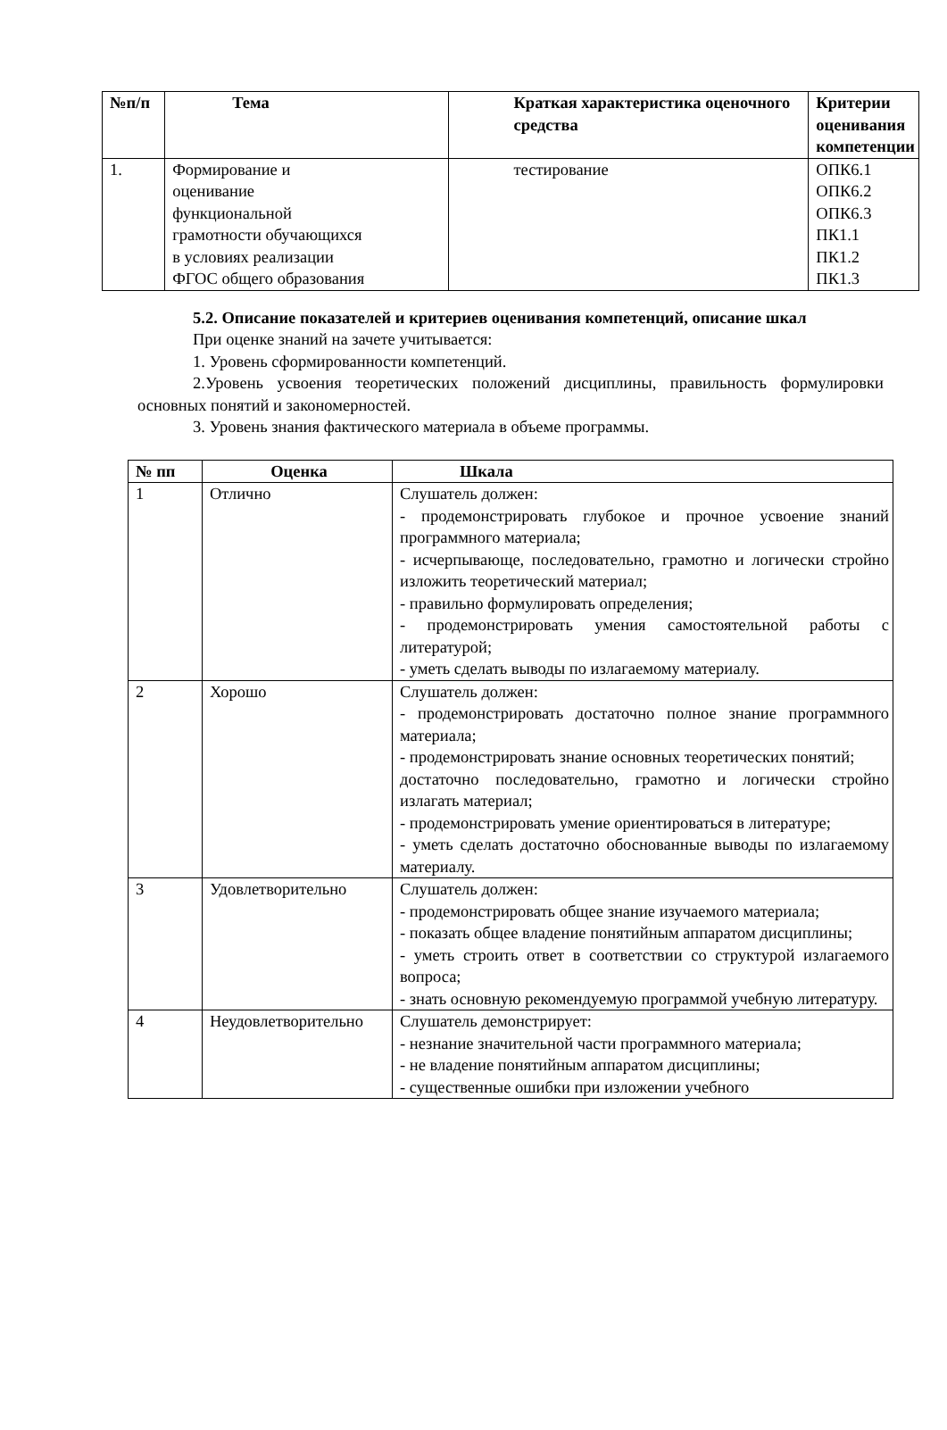| №п/п | Тема | Краткая характеристика оценочного средства | Критерии оценивания компетенции |
| --- | --- | --- | --- |
| 1. | Формирование и оценивание функциональной грамотности обучающихся в условиях реализации ФГОС общего образования | тестирование | ОПК6.1 ОПК6.2 ОПК6.3 ПК1.1 ПК1.2 ПК1.3 |
5.2. Описание показателей и критериев оценивания компетенций, описание шкал
При оценке знаний на зачете учитывается:
1. Уровень сформированности компетенций.
2.Уровень усвоения теоретических положений дисциплины, правильность формулировки основных понятий и закономерностей.
3. Уровень знания фактического материала в объеме программы.
| № пп | Оценка | Шкала |
| --- | --- | --- |
| 1 | Отлично | Слушатель должен: - продемонстрировать глубокое и прочное усвоение знаний программного материала; - исчерпывающе, последовательно, грамотно и логически стройно изложить теоретический материал; - правильно формулировать определения; - продемонстрировать умения самостоятельной работы с литературой; - уметь сделать выводы по излагаемому материалу. |
| 2 | Хорошо | Слушатель должен: - продемонстрировать достаточно полное знание программного материала; - продемонстрировать знание основных теоретических понятий; достаточно последовательно, грамотно и логически стройно излагать материал; - продемонстрировать умение ориентироваться в литературе; - уметь сделать достаточно обоснованные выводы по излагаемому материалу. |
| 3 | Удовлетворительно | Слушатель должен: - продемонстрировать общее знание изучаемого материала; - показать общее владение понятийным аппаратом дисциплины; - уметь строить ответ в соответствии со структурой излагаемого вопроса; - знать основную рекомендуемую программой учебную литературу. |
| 4 | Неудовлетворительно | Слушатель демонстрирует: - незнание значительной части программного материала; - не владение понятийным аппаратом дисциплины; - существенные ошибки при изложении учебного |